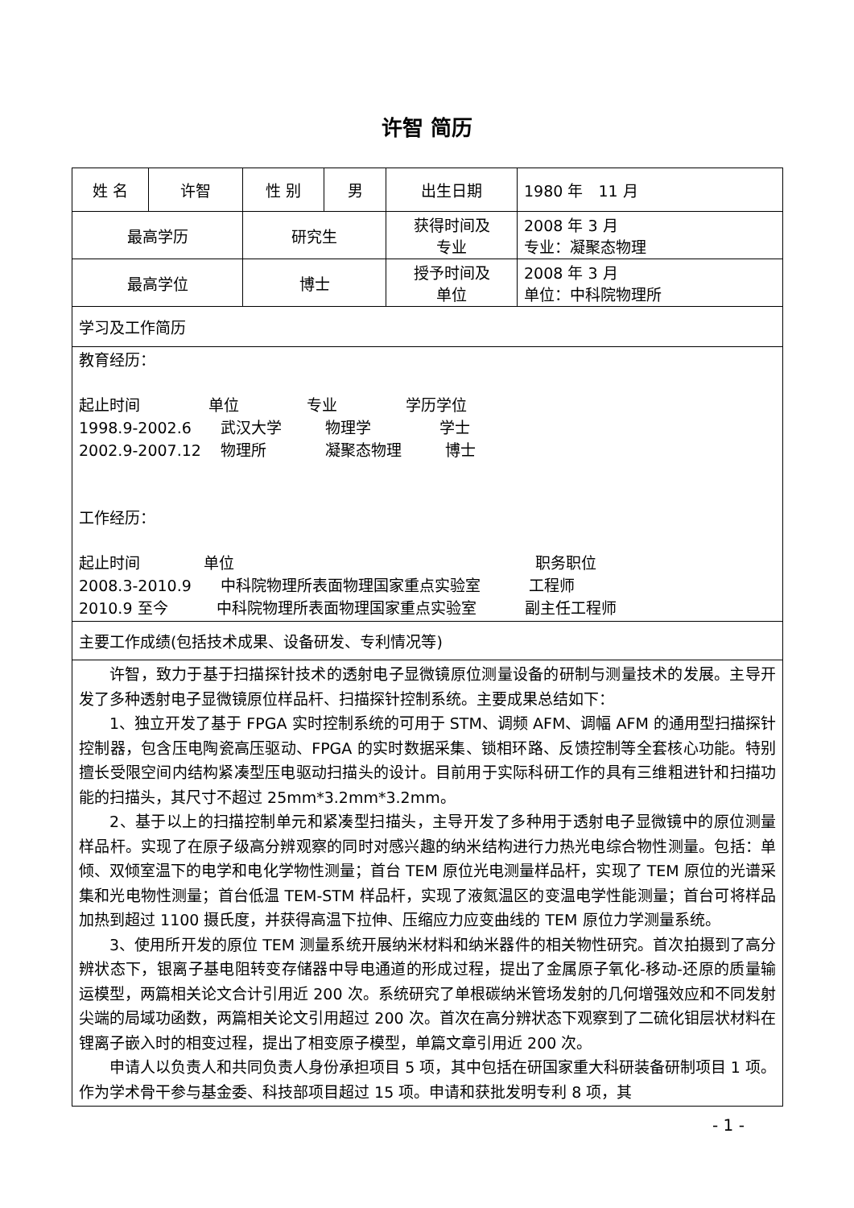许智 简历
| 姓 名 | 许智 | 性 别 | 男 | 出生日期 | 1980 年 11 月 |
| 最高学历 | | 研究生 | | 获得时间及 专业 | 2008 年 3 月 专业：凝聚态物理 |
| 最高学位 | | 博士 | | 授予时间及 单位 | 2008 年 3 月 单位：中科院物理所 |
| 学习及工作简历 | | | | | |
| 教育经历： 起止时间 单位 专业 学历学位 1998.9-2002.6 武汉大学 物理学 学士 2002.9-2007.12 物理所 凝聚态物理 博士 工作经历： 起止时间 单位 职务职位 2008.3-2010.9 中科院物理所表面物理国家重点实验室 工程师 2010.9 至今 中科院物理所表面物理国家重点实验室 副主任工程师 | | | | | |
| 主要工作成绩(包括技术成果、设备研发、专利情况等) | | | | | |
| 许智，致力于基于扫描探针技术的透射电子显微镜原位测量设备的研制与测量技术的发展。主导开发了多种透射电子显微镜原位样品杆、扫描探针控制系统。主要成果总结如下： 1、独立开发了基于 FPGA 实时控制系统的可用于 STM、调频 AFM、调幅 AFM 的通用型扫描探针控制器，包含压电陶瓷高压驱动、FPGA 的实时数据采集、锁相环路、反馈控制等全套核心功能。特别擅长受限空间内结构紧凑型压电驱动扫描头的设计。目前用于实际科研工作的具有三维粗进针和扫描功能的扫描头，其尺寸不超过 25mm*3.2mm*3.2mm。 2、基于以上的扫描控制单元和紧凑型扫描头，主导开发了多种用于透射电子显微镜中的原位测量样品杆。实现了在原子级高分辨观察的同时对感兴趣的纳米结构进行力热光电综合物性测量。包括：单倾、双倾室温下的电学和电化学物性测量；首台 TEM 原位光电测量样品杆，实现了 TEM 原位的光谱采集和光电物性测量；首台低温 TEM-STM 样品杆，实现了液氮温区的变温电学性能测量；首台可将样品加热到超过 1100 摄氏度，并获得高温下拉伸、压缩应力应变曲线的 TEM 原位力学测量系统。 3、使用所开发的原位 TEM 测量系统开展纳米材料和纳米器件的相关物性研究。首次拍摄到了高分辨状态下，银离子基电阻转变存储器中导电通道的形成过程，提出了金属原子氧化-移动-还原的质量输运模型，两篇相关论文合计引用近 200 次。系统研究了单根碳纳米管场发射的几何增强效应和不同发射尖端的局域功函数，两篇相关论文引用超过 200 次。首次在高分辨状态下观察到了二硫化钼层状材料在锂离子嵌入时的相变过程，提出了相变原子模型，单篇文章引用近 200 次。 申请人以负责人和共同负责人身份承担项目 5 项，其中包括在研国家重大科研装备研制项目 1 项。作为学术骨干参与基金委、科技部项目超过 15 项。申请和获批发明专利 8 项，其 | | | | | |
- 1 -